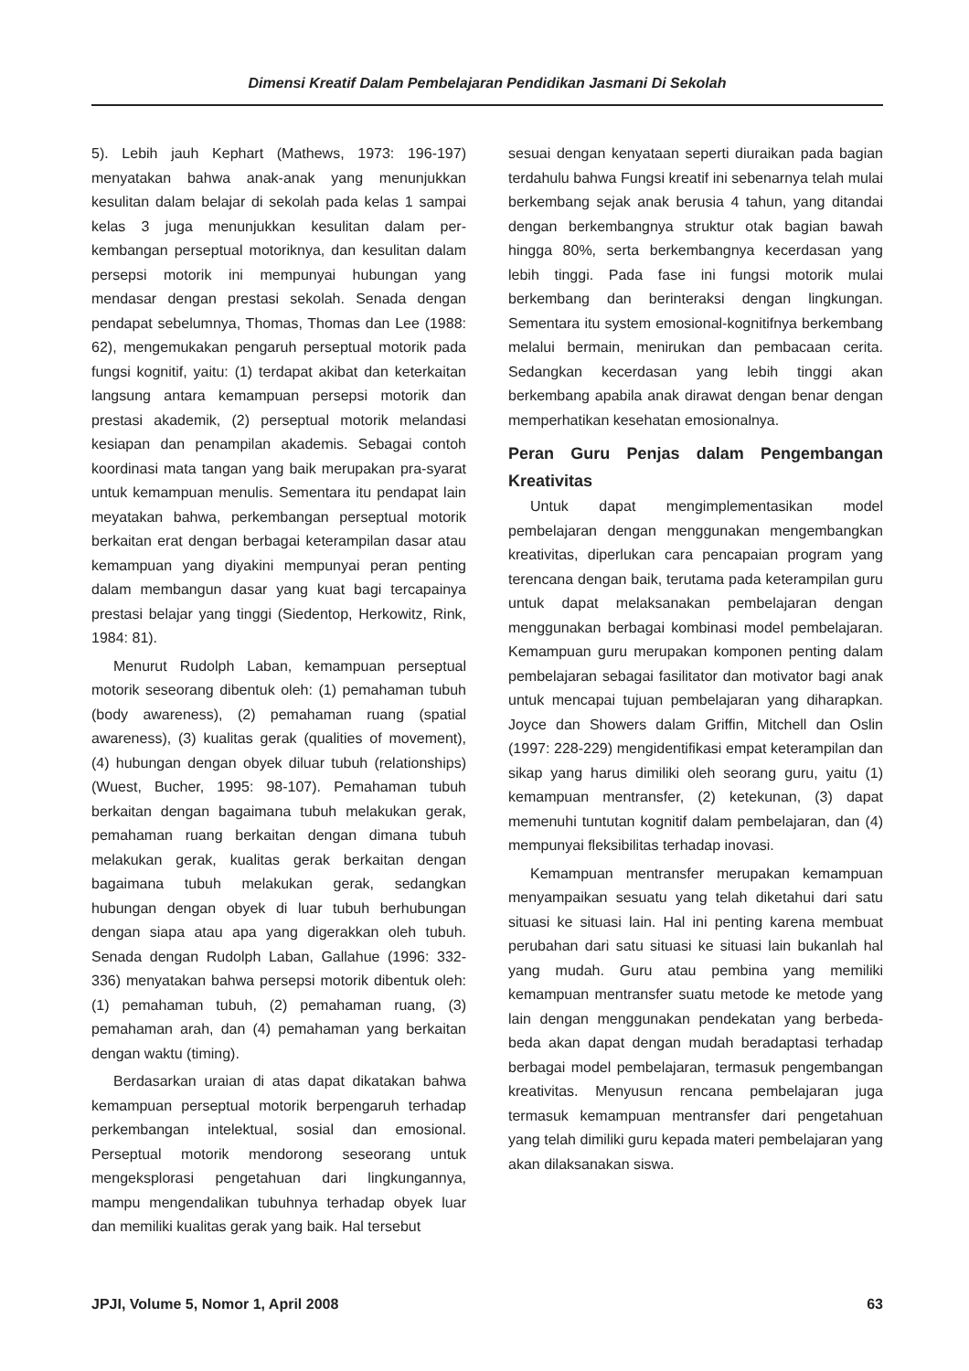Dimensi Kreatif Dalam Pembelajaran Pendidikan Jasmani Di Sekolah
5). Lebih jauh Kephart (Mathews, 1973: 196-197) menyatakan bahwa anak-anak yang menunjukkan kesulitan dalam belajar di sekolah pada kelas 1 sampai kelas 3 juga menunjukkan kesulitan dalam per-kembangan perseptual motoriknya, dan kesulitan dalam persepsi motorik ini mempunyai hubungan yang mendasar dengan prestasi sekolah. Senada dengan pendapat sebelumnya, Thomas, Thomas dan Lee (1988: 62), mengemukakan pengaruh perseptual motorik pada fungsi kognitif, yaitu: (1) terdapat akibat dan keterkaitan langsung antara kemampuan persepsi motorik dan prestasi akademik, (2) perseptual motorik melandasi kesiapan dan penampilan akademis. Sebagai contoh koordinasi mata tangan yang baik merupakan pra-syarat untuk kemampuan menulis. Sementara itu pendapat lain meyatakan bahwa, perkembangan perseptual motorik berkaitan erat dengan berbagai keterampilan dasar atau kemampuan yang diyakini mempunyai peran penting dalam membangun dasar yang kuat bagi tercapainya prestasi belajar yang tinggi (Siedentop, Herkowitz, Rink, 1984: 81).
Menurut Rudolph Laban, kemampuan perseptual motorik seseorang dibentuk oleh: (1) pemahaman tubuh (body awareness), (2) pemahaman ruang (spatial awareness), (3) kualitas gerak (qualities of movement), (4) hubungan dengan obyek diluar tubuh (relationships) (Wuest, Bucher, 1995: 98-107). Pemahaman tubuh berkaitan dengan bagaimana tubuh melakukan gerak, pemahaman ruang berkaitan dengan dimana tubuh melakukan gerak, kualitas gerak berkaitan dengan bagaimana tubuh melakukan gerak, sedangkan hubungan dengan obyek di luar tubuh berhubungan dengan siapa atau apa yang digerakkan oleh tubuh. Senada dengan Rudolph Laban, Gallahue (1996: 332-336) menyatakan bahwa persepsi motorik dibentuk oleh: (1) pemahaman tubuh, (2) pemahaman ruang, (3) pemahaman arah, dan (4) pemahaman yang berkaitan dengan waktu (timing).
Berdasarkan uraian di atas dapat dikatakan bahwa kemampuan perseptual motorik berpengaruh terhadap perkembangan intelektual, sosial dan emosional. Perseptual motorik mendorong seseorang untuk mengeksplorasi pengetahuan dari lingkungannya, mampu mengendalikan tubuhnya terhadap obyek luar dan memiliki kualitas gerak yang baik. Hal tersebut
sesuai dengan kenyataan seperti diuraikan pada bagian terdahulu bahwa Fungsi kreatif ini sebenarnya telah mulai berkembang sejak anak berusia 4 tahun, yang ditandai dengan berkembangnya struktur otak bagian bawah hingga 80%, serta berkembangnya kecerdasan yang lebih tinggi. Pada fase ini fungsi motorik mulai berkembang dan berinteraksi dengan lingkungan. Sementara itu system emosional-kognitifnya berkembang melalui bermain, menirukan dan pembacaan cerita. Sedangkan kecerdasan yang lebih tinggi akan berkembang apabila anak dirawat dengan benar dengan memperhatikan kesehatan emosionalnya.
Peran Guru Penjas dalam Pengembangan Kreativitas
Untuk dapat mengimplementasikan model pembelajaran dengan menggunakan mengembangkan kreativitas, diperlukan cara pencapaian program yang terencana dengan baik, terutama pada keterampilan guru untuk dapat melaksanakan pembelajaran dengan menggunakan berbagai kombinasi model pembelajaran. Kemampuan guru merupakan komponen penting dalam pembelajaran sebagai fasilitator dan motivator bagi anak untuk mencapai tujuan pembelajaran yang diharapkan. Joyce dan Showers dalam Griffin, Mitchell dan Oslin (1997: 228-229) mengidentifikasi empat keterampilan dan sikap yang harus dimiliki oleh seorang guru, yaitu (1) kemampuan mentransfer, (2) ketekunan, (3) dapat memenuhi tuntutan kognitif dalam pembelajaran, dan (4) mempunyai fleksibilitas terhadap inovasi.
Kemampuan mentransfer merupakan kemampuan menyampaikan sesuatu yang telah diketahui dari satu situasi ke situasi lain. Hal ini penting karena membuat perubahan dari satu situasi ke situasi lain bukanlah hal yang mudah. Guru atau pembina yang memiliki kemampuan mentransfer suatu metode ke metode yang lain dengan menggunakan pendekatan yang berbeda-beda akan dapat dengan mudah beradaptasi terhadap berbagai model pembelajaran, termasuk pengembangan kreativitas. Menyusun rencana pembelajaran juga termasuk kemampuan mentransfer dari pengetahuan yang telah dimiliki guru kepada materi pembelajaran yang akan dilaksanakan siswa.
JPJI, Volume 5, Nomor 1, April 2008 63